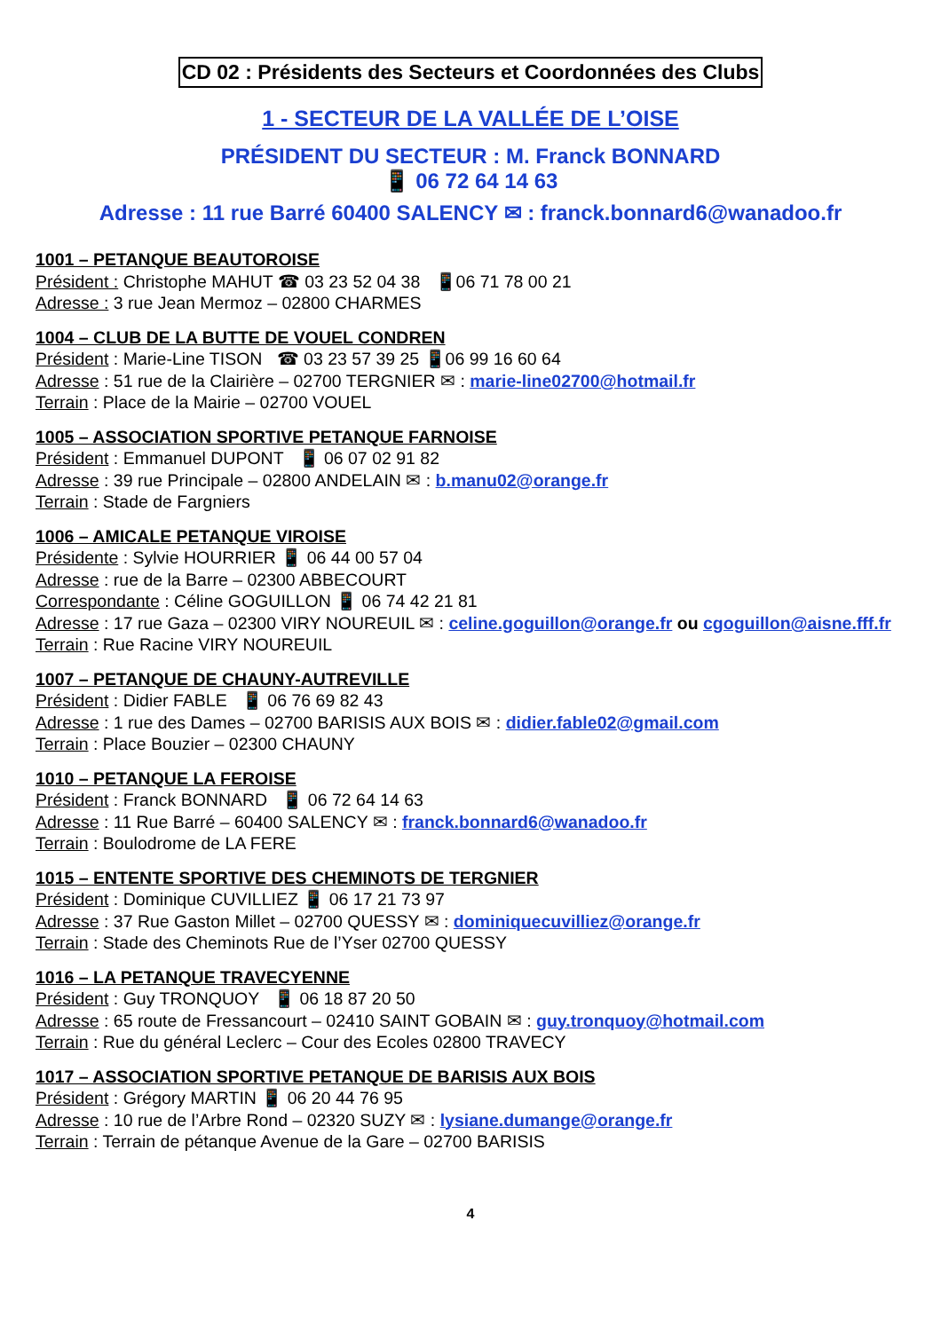CD 02 : Présidents des Secteurs et Coordonnées des Clubs
1 - SECTEUR DE LA VALLÉE DE L’OISE
PRÉSIDENT DU SECTEUR : M. Franck BONNARD
📱 06 72 64 14 63
Adresse : 11 rue Barré 60400 SALENCY ✉ : franck.bonnard6@wanadoo.fr
1001 – PETANQUE BEAUTOROISE
Président : Christophe MAHUT ☎ 03 23 52 04 38 📱06 71 78 00 21
Adresse : 3 rue Jean Mermoz – 02800 CHARMES
1004 – CLUB DE LA BUTTE DE VOUEL CONDREN
Président : Marie-Line TISON ☎ 03 23 57 39 25 📱06 99 16 60 64
Adresse : 51 rue de la Clairière – 02700 TERGNIER ✉ : marie-line02700@hotmail.fr
Terrain : Place de la Mairie – 02700 VOUEL
1005 – ASSOCIATION SPORTIVE PETANQUE FARNOISE
Président : Emmanuel DUPONT 📱 06 07 02 91 82
Adresse : 39 rue Principale – 02800 ANDELAIN ✉ : b.manu02@orange.fr
Terrain : Stade de Fargniers
1006 – AMICALE PETANQUE VIROISE
Présidente : Sylvie HOURRIER 📱 06 44 00 57 04
Adresse : rue de la Barre – 02300 ABBECOURT
Correspondante : Céline GOGUILLON 📱 06 74 42 21 81
Adresse : 17 rue Gaza – 02300 VIRY NOUREUIL ✉ : celine.goguillon@orange.fr ou cgoguillon@aisne.fff.fr
Terrain : Rue Racine VIRY NOUREUIL
1007 – PETANQUE DE CHAUNY-AUTREVILLE
Président : Didier FABLE 📱 06 76 69 82 43
Adresse : 1 rue des Dames – 02700 BARISIS AUX BOIS ✉ : didier.fable02@gmail.com
Terrain : Place Bouzier – 02300 CHAUNY
1010 – PETANQUE LA FEROISE
Président : Franck BONNARD 📱 06 72 64 14 63
Adresse : 11 Rue Barré – 60400 SALENCY ✉ : franck.bonnard6@wanadoo.fr
Terrain : Boulodrome de LA FERE
1015 – ENTENTE SPORTIVE DES CHEMINOTS DE TERGNIER
Président : Dominique CUVILLIEZ 📱 06 17 21 73 97
Adresse : 37 Rue Gaston Millet – 02700 QUESSY ✉ : dominiquecuvilliez@orange.fr
Terrain : Stade des Cheminots Rue de l’Yser 02700 QUESSY
1016 – LA PETANQUE TRAVECYENNE
Président : Guy TRONQUOY 📱 06 18 87 20 50
Adresse : 65 route de Fressancourt – 02410 SAINT GOBAIN ✉ : guy.tronquoy@hotmail.com
Terrain : Rue du général Leclerc – Cour des Ecoles 02800 TRAVECY
1017 – ASSOCIATION SPORTIVE PETANQUE DE BARISIS AUX BOIS
Président : Grégory MARTIN 📱 06 20 44 76 95
Adresse : 10 rue de l’Arbre Rond – 02320 SUZY ✉ : lysiane.dumange@orange.fr
Terrain : Terrain de pétanque Avenue de la Gare – 02700 BARISIS
4